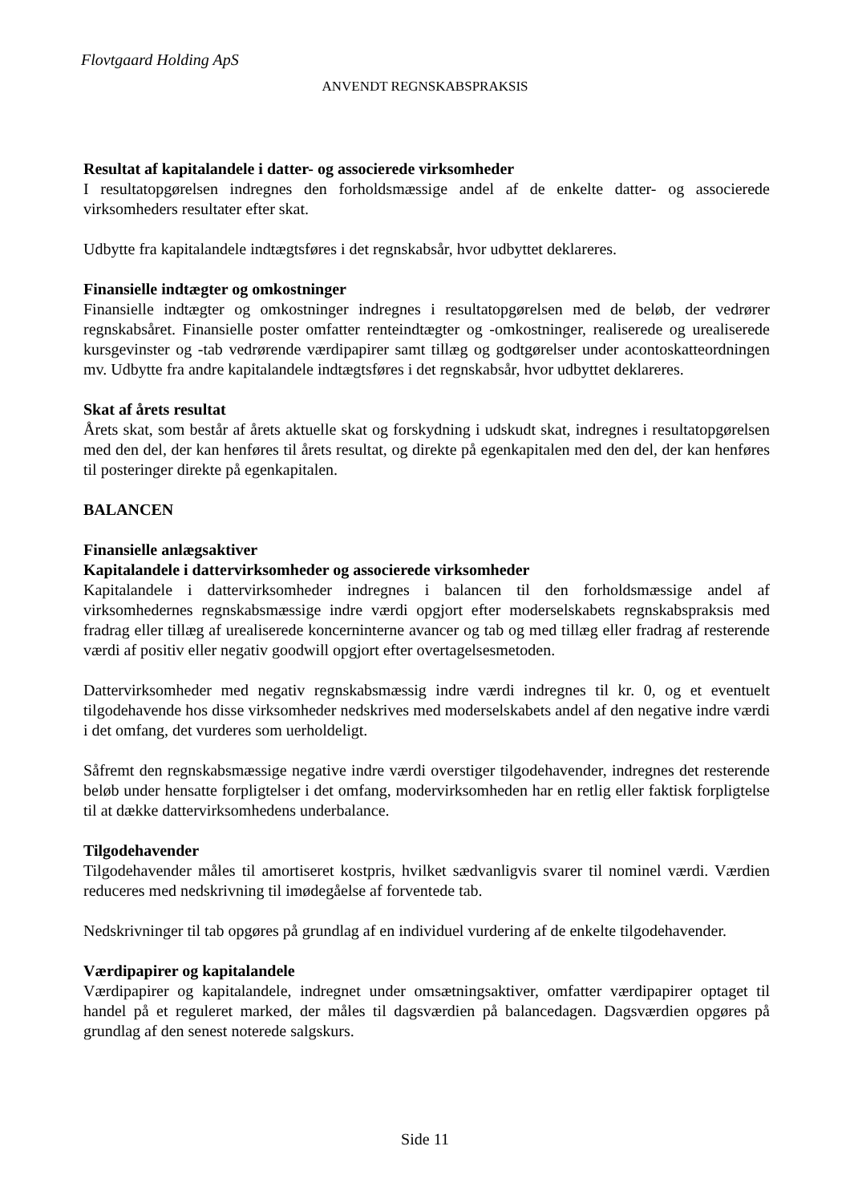Flovtgaard Holding ApS
ANVENDT REGNSKABSPRAKSIS
Resultat af kapitalandele i datter- og associerede virksomheder
I resultatopgørelsen indregnes den forholdsmæssige andel af de enkelte datter- og associerede virksomheders resultater efter skat.
Udbytte fra kapitalandele indtægtsføres i det regnskabsår, hvor udbyttet deklareres.
Finansielle indtægter og omkostninger
Finansielle indtægter og omkostninger indregnes i resultatopgørelsen med de beløb, der vedrører regnskabsåret. Finansielle poster omfatter renteindtægter og -omkostninger, realiserede og urealiserede kursgevinster og -tab vedrørende værdipapirer samt tillæg og godtgørelser under acontoskatteordningen mv. Udbytte fra andre kapitalandele indtægtsføres i det regnskabsår, hvor udbyttet deklareres.
Skat af årets resultat
Årets skat, som består af årets aktuelle skat og forskydning i udskudt skat, indregnes i resultatopgørelsen med den del, der kan henføres til årets resultat, og direkte på egenkapitalen med den del, der kan henføres til posteringer direkte på egenkapitalen.
BALANCEN
Finansielle anlægsaktiver
Kapitalandele i dattervirksomheder og associerede virksomheder
Kapitalandele i dattervirksomheder indregnes i balancen til den forholdsmæssige andel af virksomhedernes regnskabsmæssige indre værdi opgjort efter moderselskabets regnskabspraksis med fradrag eller tillæg af urealiserede koncerninterne avancer og tab og med tillæg eller fradrag af resterende værdi af positiv eller negativ goodwill opgjort efter overtagelsesmetoden.
Dattervirksomheder med negativ regnskabsmæssig indre værdi indregnes til kr. 0, og et eventuelt tilgodehavende hos disse virksomheder nedskrives med moderselskabets andel af den negative indre værdi i det omfang, det vurderes som uerholdeligt.
Såfremt den regnskabsmæssige negative indre værdi overstiger tilgodehavender, indregnes det resterende beløb under hensatte forpligtelser i det omfang, modervirksomheden har en retlig eller faktisk forpligtelse til at dække dattervirksomhedens underbalance.
Tilgodehavender
Tilgodehavender måles til amortiseret kostpris, hvilket sædvanligvis svarer til nominel værdi. Værdien reduceres med nedskrivning til imødegåelse af forventede tab.
Nedskrivninger til tab opgøres på grundlag af en individuel vurdering af de enkelte tilgodehavender.
Værdipapirer og kapitalandele
Værdipapirer og kapitalandele, indregnet under omsætningsaktiver, omfatter værdipapirer optaget til handel på et reguleret marked, der måles til dagsværdien på balancedagen. Dagsværdien opgøres på grundlag af den senest noterede salgskurs.
Side 11